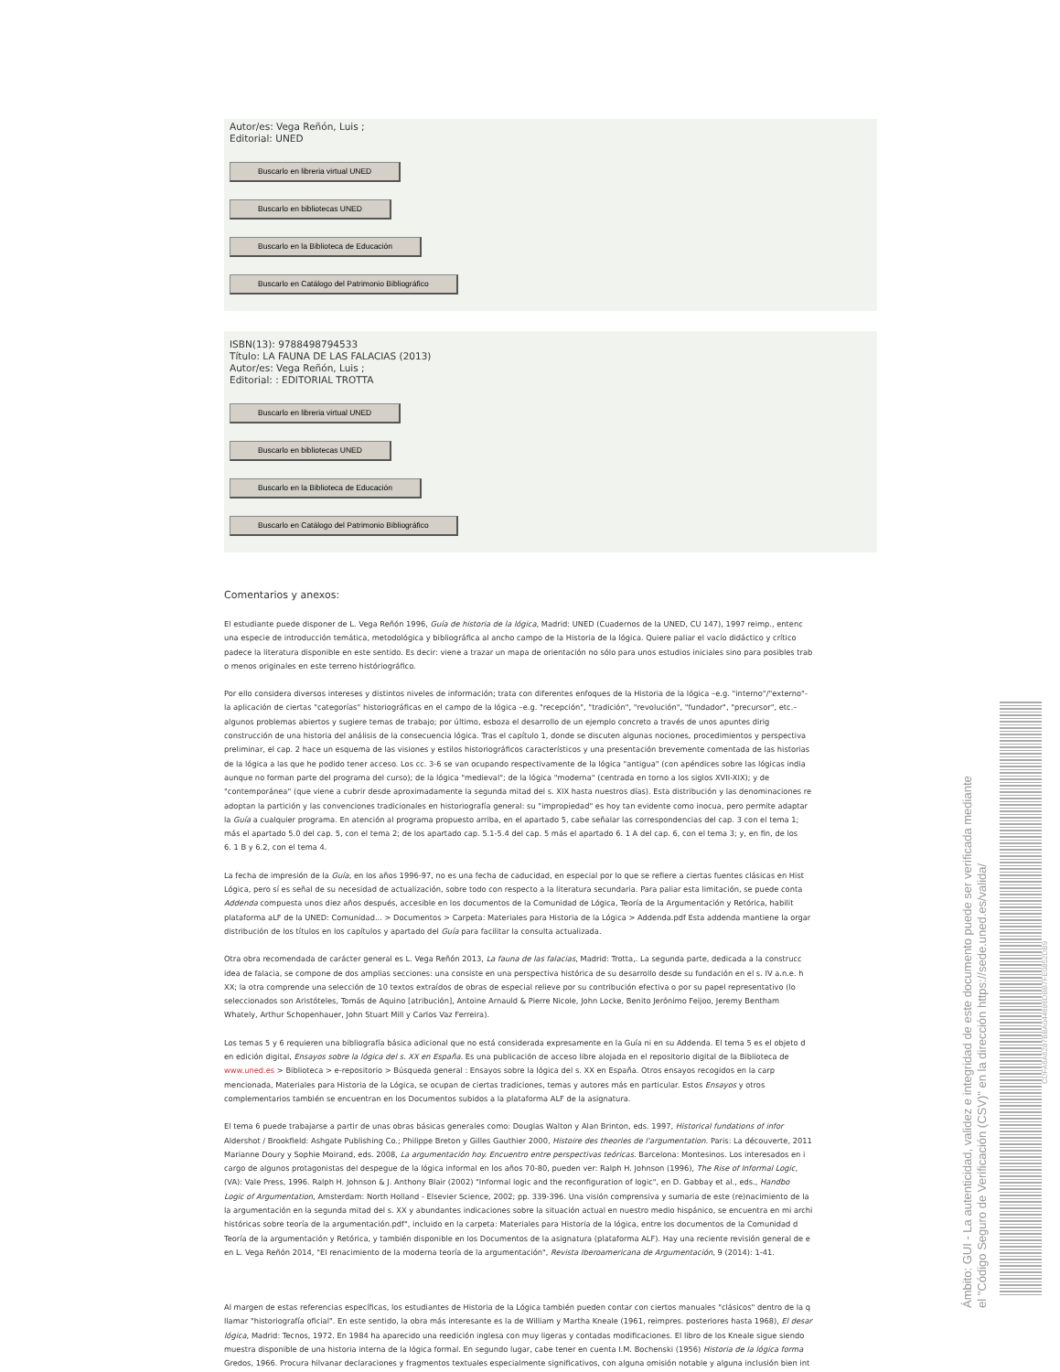Autor/es: Vega Reñón, Luis ;
Editorial: UNED
Buscarlo en libreria virtual UNED
Buscarlo en bibliotecas UNED
Buscarlo en la Biblioteca de Educación
Buscarlo en Catálogo del Patrimonio Bibliográfico
ISBN(13): 9788498794533
Título: LA FAUNA DE LAS FALACIAS (2013)
Autor/es: Vega Reñón, Luis ;
Editorial: : EDITORIAL TROTTA
Buscarlo en libreria virtual UNED
Buscarlo en bibliotecas UNED
Buscarlo en la Biblioteca de Educación
Buscarlo en Catálogo del Patrimonio Bibliográfico
Comentarios y anexos:
El estudiante puede disponer de L. Vega Reñón 1996, Guía de historia de la lógica, Madrid: UNED (Cuadernos de la UNED, CU 147), 1997 reimp., entenc
una especie de introducción temática, metodológica y bibliográfica al ancho campo de la Historia de la lógica. Quiere paliar el vacío didáctico y crítico
padece la literatura disponible en este sentido. Es decir: viene a trazar un mapa de orientación no sólo para unos estudios iniciales sino para posibles trab
o menos originales en este terreno históriográfico.
Por ello considera diversos intereses y distintos niveles de información; trata con diferentes enfoques de la Historia de la lógica –e.g. "interno"/"externo"-
la aplicación de ciertas "categorías" historiográficas en el campo de la lógica –e.g. "recepción", "tradición", "revolución", "fundador", "precursor", etc.–
algunos problemas abiertos y sugiere temas de trabajo; por último, esboza el desarrollo de un ejemplo concreto a través de unos apuntes dirig
construcción de una historia del análisis de la consecuencia lógica. Tras el capítulo 1, donde se discuten algunas nociones, procedimientos y perspectiva
preliminar, el cap. 2 hace un esquema de las visiones y estilos historiográficos característicos y una presentación brevemente comentada de las historias
de la lógica a las que he podido tener acceso. Los cc. 3-6 se van ocupando respectivamente de la lógica "antigua" (con apéndices sobre las lógicas india
aunque no forman parte del programa del curso); de la lógica "medieval"; de la lógica "moderna" (centrada en torno a los siglos XVII-XIX); y de
"contemporánea" (que viene a cubrir desde aproximadamente la segunda mitad del s. XIX hasta nuestros días). Esta distribución y las denominaciones re
adoptan la partición y las convenciones tradicionales en historiografía general: su "impropiedad" es hoy tan evidente como inocua, pero permite adaptar
la Guía a cualquier programa. En atención al programa propuesto arriba, en el apartado 5, cabe señalar las correspondencias del cap. 3 con el tema 1;
más el apartado 5.0 del cap. 5, con el tema 2; de los apartado cap. 5.1-5.4 del cap. 5 más el apartado 6. 1 A del cap. 6, con el tema 3; y, en fin, de los
6. 1 B y 6.2, con el tema 4.
La fecha de impresión de la Guía, en los años 1996-97, no es una fecha de caducidad, en especial por lo que se refiere a ciertas fuentes clásicas en Hist
Lógica, pero sí es señal de su necesidad de actualización, sobre todo con respecto a la literatura secundaria. Para paliar esta limitación, se puede conta
Addenda compuesta unos diez años después, accesible en los documentos de la Comunidad de Lógica, Teoría de la Argumentación y Retórica, habilit
plataforma aLF de la UNED: Comunidad... > Documentos > Carpeta: Materiales para Historia de la Lógica > Addenda.pdf Esta addenda mantiene la orgar
distribución de los títulos en los capítulos y apartado del Guía para facilitar la consulta actualizada.
Otra obra recomendada de carácter general es L. Vega Reñón 2013, La fauna de las falacias, Madrid: Trotta,. La segunda parte, dedicada a la construcc
idea de falacia, se compone de dos amplias secciones: una consiste en una perspectiva histórica de su desarrollo desde su fundación en el s. IV a.n.e. h
XX; la otra comprende una selección de 10 textos extraídos de obras de especial relieve por su contribución efectiva o por su papel representativo (lo
seleccionados son Aristóteles, Tomás de Aquino [atribución], Antoine Arnauld & Pierre Nicole, John Locke, Benito Jerónimo Feijoo, Jeremy Bentham
Whately, Arthur Schopenhauer, John Stuart Mill y Carlos Vaz Ferreira).
Los temas 5 y 6 requieren una bibliografía básica adicional que no está considerada expresamente en la Guía ni en su Addenda. El tema 5 es el objeto d
en edición digital, Ensayos sobre la lógica del s. XX en España. Es una publicación de acceso libre alojada en el repositorio digital de la Biblioteca de
www.uned.es > Biblioteca > e-repositorio > Búsqueda general : Ensayos sobre la lógica del s. XX en España. Otros ensayos recogidos en la carp
mencionada, Materiales para Historia de la Lógica, se ocupan de ciertas tradiciones, temas y autores más en particular. Estos Ensayos y otros
complementarios también se encuentran en los Documentos subidos a la plataforma ALF de la asignatura.
El tema 6 puede trabajarse a partir de unas obras básicas generales como: Douglas Walton y Alan Brinton, eds. 1997, Historical fundations of infor
Aldershot / Brookfield: Ashgate Publishing Co.; Philippe Breton y Gilles Gauthier 2000, Histoire des theories de l'argumentation. Paris: La découverte, 2011
Marianne Doury y Sophie Moirand, eds. 2008, La argumentación hoy. Encuentro entre perspectivas teóricas. Barcelona: Montesinos. Los interesados en i
cargo de algunos protagonistas del despegue de la lógica informal en los años 70-80, pueden ver: Ralph H. Johnson (1996), The Rise of Informal Logic,
(VA): Vale Press, 1996. Ralph H. Johnson & J. Anthony Blair (2002) "Informal logic and the reconfiguration of logic", en D. Gabbay et al., eds., Handbo
Logic of Argumentation, Amsterdam: North Holland - Elsevier Science, 2002; pp. 339-396. Una visión comprensiva y sumaria de este (re)nacimiento de la
la argumentación en la segunda mitad del s. XX y abundantes indicaciones sobre la situación actual en nuestro medio hispánico, se encuentra en mi archi
históricas sobre teoría de la argumentación.pdf", incluido en la carpeta: Materiales para Historia de la lógica, entre los documentos de la Comunidad d
Teoría de la argumentación y Retórica, y también disponible en los Documentos de la asignatura (plataforma ALF). Hay una reciente revisión general de e
en L. Vega Reñón 2014, "El renacimiento de la moderna teoría de la argumentación", Revista Iberoamericana de Argumentación, 9 (2014): 1-41.
Al margen de estas referencias específicas, los estudiantes de Historia de la Lógica también pueden contar con ciertos manuales "clásicos" dentro de la q
llamar "historiografía oficial". En este sentido, la obra más interesante es la de William y Martha Kneale (1961, reimpres. posteriores hasta 1968), El desar
lógica, Madrid: Tecnos, 1972. En 1984 ha aparecido una reedición inglesa con muy ligeras y contadas modificaciones. El libro de los Kneale sigue siendo
muestra disponible de una historia interna de la lógica formal. En segundo lugar, cabe tener en cuenta I.M. Bochenski (1956) Historia de la lógica forma
Gredos, 1966. Procura hilvanar declaraciones y fragmentos textuales especialmente significativos, con alguna omisión notable y alguna inclusión bien int
Ámbito: GUI - La autenticidad, validez e integridad de este documento puede ser verificada mediante
el "Código Seguro de Verificación (CSV)" en la dirección https://sede.uned.es/valida/
CDFA6A6287BBA044686DBB7FE0852DB9